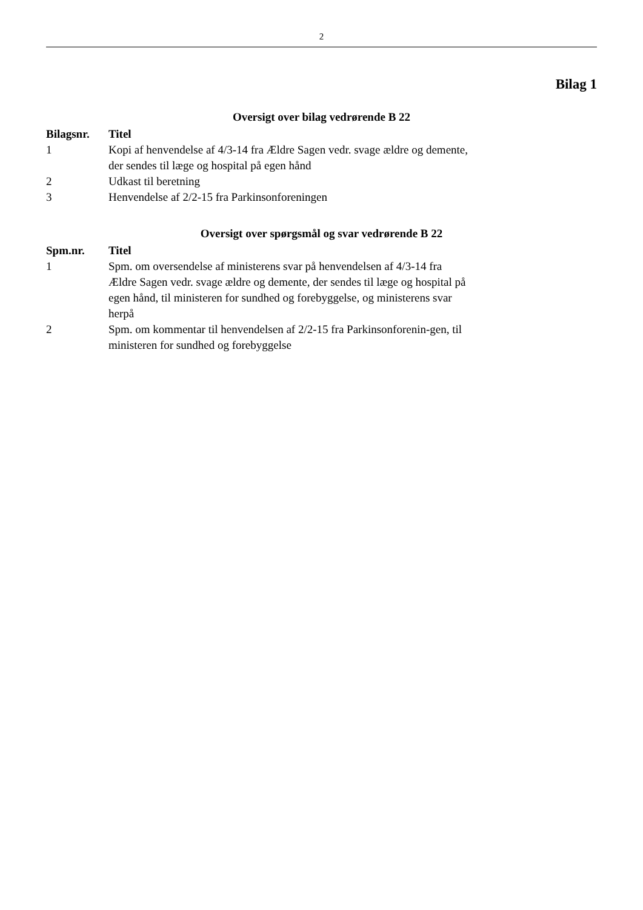2
Bilag 1
Oversigt over bilag vedrørende B 22
| Bilagsnr. | Titel |
| --- | --- |
| 1 | Kopi af henvendelse af 4/3-14 fra Ældre Sagen vedr. svage ældre og demente, der sendes til læge og hospital på egen hånd |
| 2 | Udkast til beretning |
| 3 | Henvendelse af 2/2-15 fra Parkinsonforeningen |
Oversigt over spørgsmål og svar vedrørende B 22
| Spm.nr. | Titel |
| --- | --- |
| 1 | Spm. om oversendelse af ministerens svar på henvendelsen af 4/3-14 fra Ældre Sagen vedr. svage ældre og demente, der sendes til læge og hospital på egen hånd, til ministeren for sundhed og forebyggelse, og ministerens svar herpå |
| 2 | Spm. om kommentar til henvendelsen af 2/2-15 fra Parkinsonforenin-gen, til ministeren for sundhed og forebyggelse |